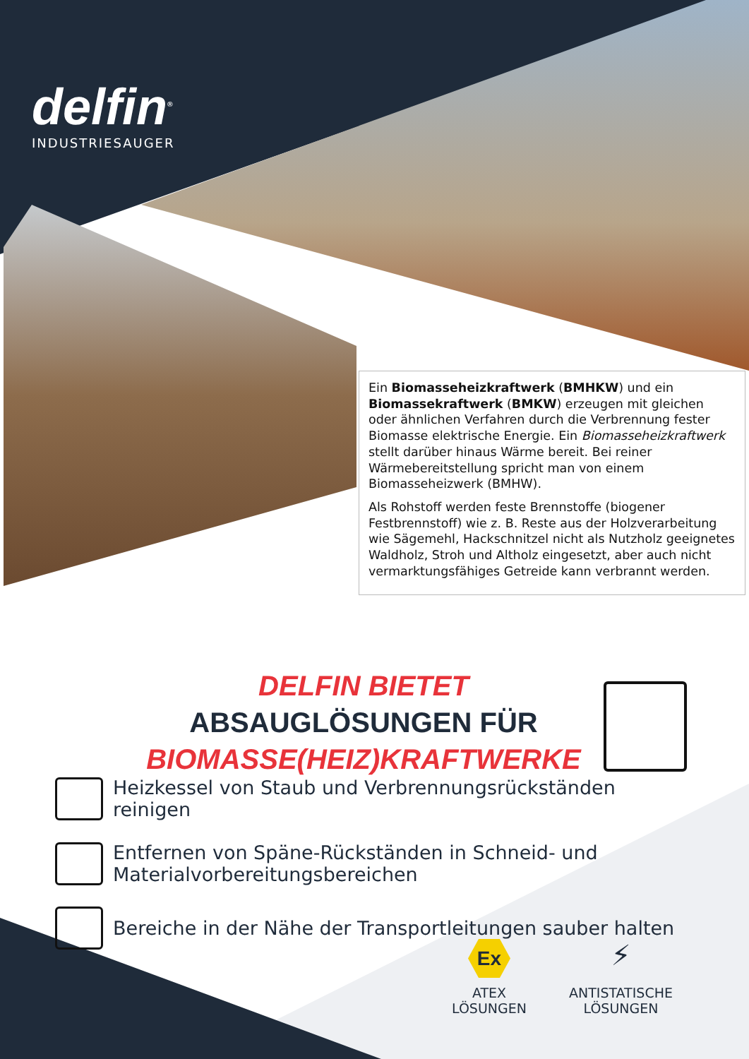delfin<sup>®</sup>
INDUSTRIESAUGER
Ein Biomasseheizkraftwerk (BMHKW) und ein Biomassekraftwerk (BMKW) erzeugen mit gleichen oder ähnlichen Verfahren durch die Verbrennung fester Biomasse elektrische Energie. Ein Biomasseheizkraftwerk stellt darüber hinaus Wärme bereit. Bei reiner Wärmebereitstellung spricht man von einem Biomasseheizwerk (BMHW).
Als Rohstoff werden feste Brennstoffe (biogener Festbrennstoff) wie z. B. Reste aus der Holzverarbeitung wie Sägemehl, Hackschnitzel nicht als Nutzholz geeignetes Waldholz, Stroh und Altholz eingesetzt, aber auch nicht vermarktungsfähiges Getreide kann verbrannt werden.
DELFIN BIETET
ABSAUGLÖSUNGEN FÜR
BIOMASSE(HEIZ)KRAFTWERKE
Heizkessel von Staub und Verbrennungsrückständen reinigen
Entfernen von Späne-Rückständen in Schneid- und Materialvorbereitungsbereichen
Bereiche in der Nähe der Transportleitungen sauber halten
Ex
ATEX
LÖSUNGEN
⚡
ANTISTATISCHE
LÖSUNGEN